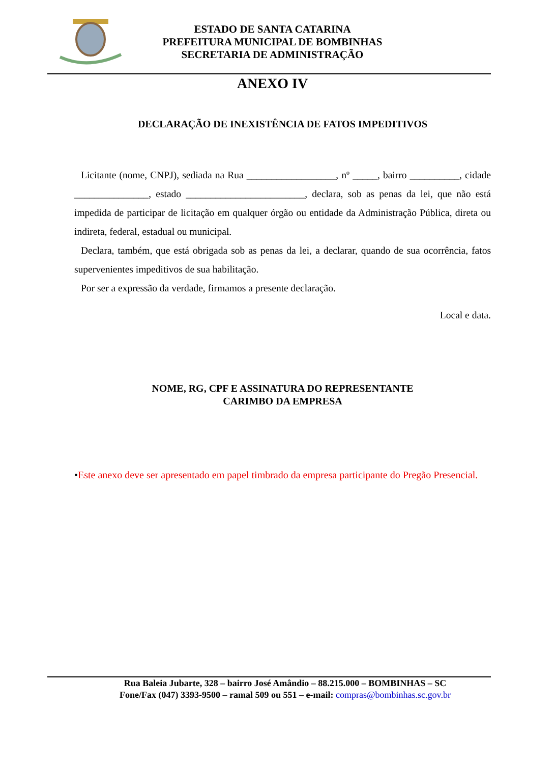ESTADO DE SANTA CATARINA
PREFEITURA MUNICIPAL DE BOMBINHAS
SECRETARIA DE ADMINISTRAÇÃO
ANEXO IV
DECLARAÇÃO DE INEXISTÊNCIA DE FATOS IMPEDITIVOS
Licitante (nome, CNPJ), sediada na Rua __________________, nº _____, bairro __________, cidade _______________, estado ________________________, declara, sob as penas da lei, que não está impedida de participar de licitação em qualquer órgão ou entidade da Administração Pública, direta ou indireta, federal, estadual ou municipal.
Declara, também, que está obrigada sob as penas da lei, a declarar, quando de sua ocorrência, fatos supervenientes impeditivos de sua habilitação.
Por ser a expressão da verdade, firmamos a presente declaração.
Local e data.
NOME, RG, CPF E ASSINATURA DO REPRESENTANTE
CARIMBO DA EMPRESA
•Este anexo deve ser apresentado em papel timbrado da empresa participante do Pregão Presencial.
Rua Baleia Jubarte, 328 – bairro José Amândio – 88.215.000 – BOMBINHAS – SC
Fone/Fax (047) 3393-9500 – ramal 509 ou 551 – e-mail: compras@bombinhas.sc.gov.br